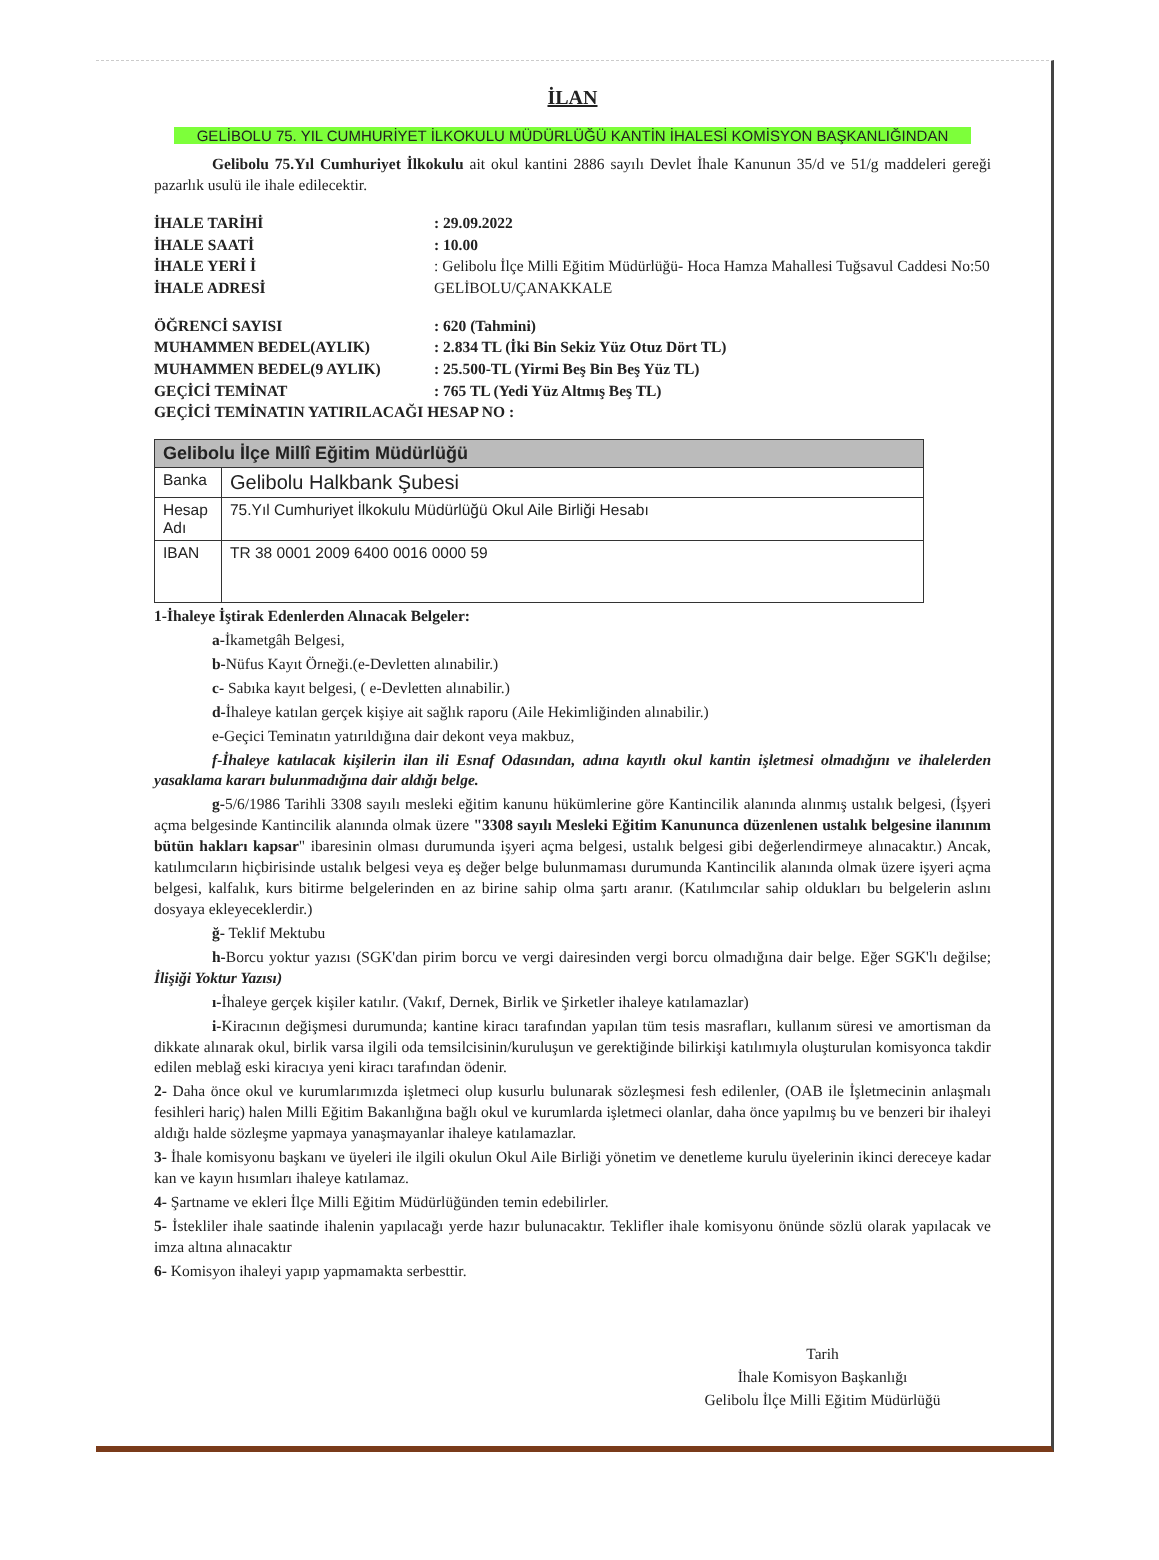İLAN
GELİBOLU 75. YIL CUMHURİYET İLKOKULU MÜDÜRLÜĞÜ KANTİN İHALESİ KOMİSYON BAŞKANLIĞINDAN
Gelibolu 75.Yıl Cumhuriyet İlkokulu ait okul kantini 2886 sayılı Devlet İhale Kanunun 35/d ve 51/g maddeleri gereği pazarlık usulü ile ihale edilecektir.
İHALE TARİHİ
: 29.09.2022
İHALE SAATİ
: 10.00
İHALE YERİ İ
İHALE ADRESİ
: Gelibolu İlçe Milli Eğitim Müdürlüğü- Hoca Hamza Mahallesi Tuğsavul Caddesi No:50 GELİBOLU/ÇANAKKALE
ÖĞRENCİ SAYISI
: 620 (Tahmini)
MUHAMMEN BEDEL(AYLIK)
: 2.834 TL (İki Bin Sekiz Yüz Otuz Dört TL)
MUHAMMEN BEDEL(9 AYLIK)
: 25.500-TL (Yirmi Beş Bin Beş Yüz TL)
GEÇİCİ TEMİNAT
: 765 TL (Yedi Yüz Altmış Beş TL)
GEÇİCİ TEMİNATIN YATIRILACAĞI HESAP NO :
| Gelibolu İlçe Millî Eğitim Müdürlüğü | |
| --- | --- |
| Banka | Gelibolu Halkbank Şubesi |
| Hesap Adı | 75.Yıl Cumhuriyet İlkokulu Müdürlüğü Okul Aile Birliği Hesabı |
| IBAN | TR 38 0001 2009 6400 0016 0000 59 |
1-İhaleye İştirak Edenlerden Alınacak Belgeler:
a-İkametgâh Belgesi,
b-Nüfus Kayıt Örneği.(e-Devletten alınabilir.)
c- Sabıka kayıt belgesi, ( e-Devletten alınabilir.)
d-İhaleye katılan gerçek kişiye ait sağlık raporu (Aile Hekimliğinden alınabilir.)
e-Geçici Teminatın yatırıldığına dair dekont veya makbuz,
f-İhaleye katılacak kişilerin ilan ili Esnaf Odasından, adına kayıtlı okul kantin işletmesi olmadığını ve ihalelerden yasaklama kararı bulunmadığına dair aldığı belge.
g-5/6/1986 Tarihli 3308 sayılı mesleki eğitim kanunu hükümlerine göre Kantincilik alanında alınmış ustalık belgesi, (İşyeri açma belgesinde Kantincilik alanında olmak üzere "3308 sayılı Mesleki Eğitim Kanununca düzenlenen ustalık belgesine ilanınım bütün hakları kapsar" ibaresinin olması durumunda işyeri açma belgesi, ustalık belgesi gibi değerlendirmeye alınacaktır.) Ancak, katılımcıların hiçbirisinde ustalık belgesi veya eş değer belge bulunmaması durumunda Kantincilik alanında olmak üzere işyeri açma belgesi, kalfalık, kurs bitirme belgelerinden en az birine sahip olma şartı aranır. (Katılımcılar sahip oldukları bu belgelerin aslını dosyaya ekleyeceklerdir.)
ğ- Teklif Mektubu
h-Borcu yoktur yazısı (SGK'dan pirim borcu ve vergi dairesinden vergi borcu olmadığına dair belge. Eğer SGK'lı değilse; İlişiği Yoktur Yazısı)
ı-İhaleye gerçek kişiler katılır. (Vakıf, Dernek, Birlik ve Şirketler ihaleye katılamazlar)
i-Kiracının değişmesi durumunda; kantine kiracı tarafından yapılan tüm tesis masrafları, kullanım süresi ve amortisman da dikkate alınarak okul, birlik varsa ilgili oda temsilcisinin/kuruluşun ve gerektiğinde bilirkişi katılımıyla oluşturulan komisyonca takdir edilen meblağ eski kiracıya yeni kiracı tarafından ödenir.
2- Daha önce okul ve kurumlarımızda işletmeci olup kusurlu bulunarak sözleşmesi fesh edilenler, (OAB ile İşletmecinin anlaşmalı fesihleri hariç) halen Milli Eğitim Bakanlığına bağlı okul ve kurumlarda işletmeci olanlar, daha önce yapılmış bu ve benzeri bir ihaleyi aldığı halde sözleşme yapmaya yanaşmayanlar ihaleye katılamazlar.
3- İhale komisyonu başkanı ve üyeleri ile ilgili okulun Okul Aile Birliği yönetim ve denetleme kurulu üyelerinin ikinci dereceye kadar kan ve kayın hısımları ihaleye katılamaz.
4- Şartname ve ekleri İlçe Milli Eğitim Müdürlüğünden temin edebilirler.
5- İstekliler ihale saatinde ihalenin yapılacağı yerde hazır bulunacaktır. Teklifler ihale komisyonu önünde sözlü olarak yapılacak ve imza altına alınacaktır
6- Komisyon ihaleyi yapıp yapmamakta serbesttir.
Tarih
İhale Komisyon Başkanlığı
Gelibolu İlçe Milli Eğitim Müdürlüğü